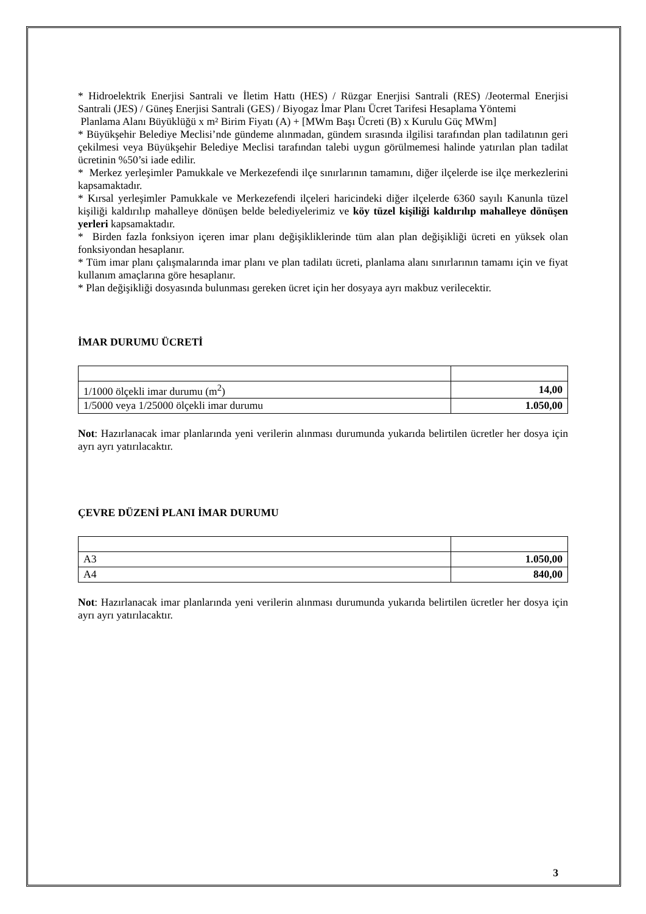* Hidroelektrik Enerjisi Santrali ve İletim Hattı (HES) / Rüzgar Enerjisi Santrali (RES) /Jeotermal Enerjisi Santrali (JES) / Güneş Enerjisi Santrali (GES) / Biyogaz İmar Planı Ücret Tarifesi Hesaplama Yöntemi
Planlama Alanı Büyüklüğü x m² Birim Fiyatı (A) + [MWm Başı Ücreti (B) x Kurulu Güç MWm]
* Büyükşehir Belediye Meclisi’nde gündeme alınmadan, gündem sırasında ilgilisi tarafından plan tadilatının geri çekilmesi veya Büyükşehir Belediye Meclisi tarafından talebi uygun görülmemesi halinde yatırılan plan tadilat ücretinin %50’si iade edilir.
* Merkez yerleşimler Pamukkale ve Merkezefendi ilçe sınırlarının tamamını, diğer ilçelerde ise ilçe merkezlerini kapsamaktadır.
* Kırsal yerleşimler Pamukkale ve Merkezefendi ilçeleri haricindeki diğer ilçelerde 6360 sayılı Kanunla tüzel kişiliği kaldırılıp mahalleye dönüşen belde belediyelerimiz ve köy tüzel kişiliği kaldırılıp mahalleye dönüşen yerleri kapsamaktadır.
* Birden fazla fonksiyon içeren imar planı değişikliklerinde tüm alan plan değişikliği ücreti en yüksek olan fonksiyondan hesaplanır.
* Tüm imar planı çalışmalarında imar planı ve plan tadilatı ücreti, planlama alanı sınırlarının tamamı için ve fiyat kullanım amaçlarına göre hesaplanır.
* Plan değişikliği dosyasında bulunması gereken ücret için her dosyaya ayrı makbuz verilecektir.
İMAR DURUMU ÜCRETİ
| 1/1000 ölçekli imar durumu (m<sup>2</sup>) | 14,00 |
| 1/5000 veya 1/25000 ölçekli imar durumu | 1.050,00 |
Not: Hazırlanacak imar planlarında yeni verilerin alınması durumunda yukarıda belirtilen ücretler her dosya için ayrı ayrı yatırılacaktır.
ÇEVRE DÜZENİ PLANI İMAR DURUMU
| A3 | 1.050,00 |
| A4 | 840,00 |
Not: Hazırlanacak imar planlarında yeni verilerin alınması durumunda yukarıda belirtilen ücretler her dosya için ayrı ayrı yatırılacaktır.
3